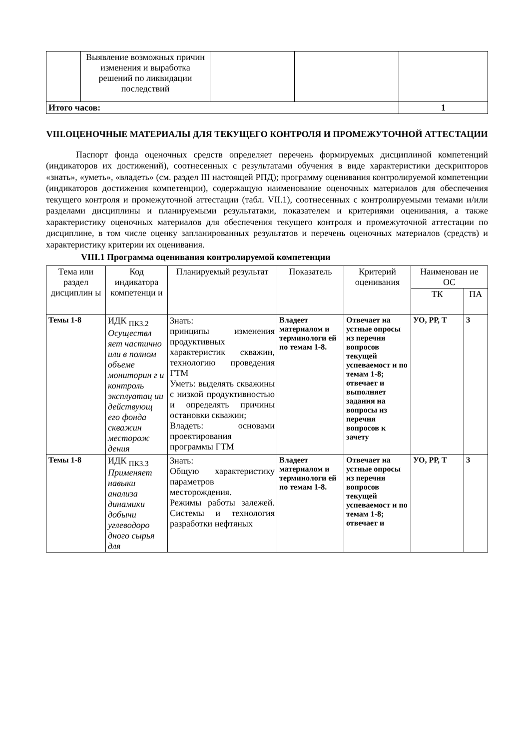| | Выявление возможных причин изменения и выработка решений по ликвидации последствий | | | |
| Итого часов: | | | | 1 |
VIII.ОЦЕНОЧНЫЕ МАТЕРИАЛЫ ДЛЯ ТЕКУЩЕГО КОНТРОЛЯ И ПРОМЕЖУТОЧНОЙ АТТЕСТАЦИИ
Паспорт фонда оценочных средств определяет перечень формируемых дисциплиной компетенций (индикаторов их достижений), соотнесенных с результатами обучения в виде характеристики дескрипторов «знать», «уметь», «владеть» (см. раздел III настоящей РПД); программу оценивания контролируемой компетенции (индикаторов достижения компетенции), содержащую наименование оценочных материалов для обеспечения текущего контроля и промежуточной аттестации (табл. VII.1), соотнесенных с контролируемыми темами и/или разделами дисциплины и планируемыми результатами, показателем и критериями оценивания, а также характеристику оценочных материалов для обеспечения текущего контроля и промежуточной аттестации по дисциплине, в том числе оценку запланированных результатов и перечень оценочных материалов (средств) и характеристику критерии их оценивания.
VIII.1 Программа оценивания контролируемой компетенции
| Тема или раздел дисциплин ы | Код индикатора компетенци и | Планируемый результат | Показатель | Критерий оценивания | Наименован ие ОС | |
| --- | --- | --- | --- | --- | --- | --- |
| | | | | | ТК | ПА |
| Темы 1-8 | ИДК <sub>ПК3.2</sub> Осуществл яет частично или в полном объеме мониторин г и контроль эксплуатац ии действующ его фонда скважин месторож дения | Знать: принципы изменения продуктивных характеристик скважин, технологию проведения ГТМ Уметь: выделять скважины с низкой продуктивностью и определять причины остановки скважин; Владеть: основами проектирования программы ГТМ | Владеет материалом и терминологи ей по темам 1-8. | Отвечает на устные опросы из перечня вопросов текущей успеваемост и по темам 1-8; отвечает и выполняет задания на вопросы из перечня вопросов к зачету | УО, РР, Т | З |
| Темы 1-8 | ИДК <sub>ПК3.3</sub> Применяет навыки анализа динамики добычи углеводоро дного сырья для | Знать: Общую характеристику параметров месторождения. Режимы работы залежей. Системы и технология разработки нефтяных | Владеет материалом и терминологи ей по темам 1-8. | Отвечает на устные опросы из перечня вопросов текущей успеваемост и по темам 1-8; отвечает и | УО, РР, Т | З |